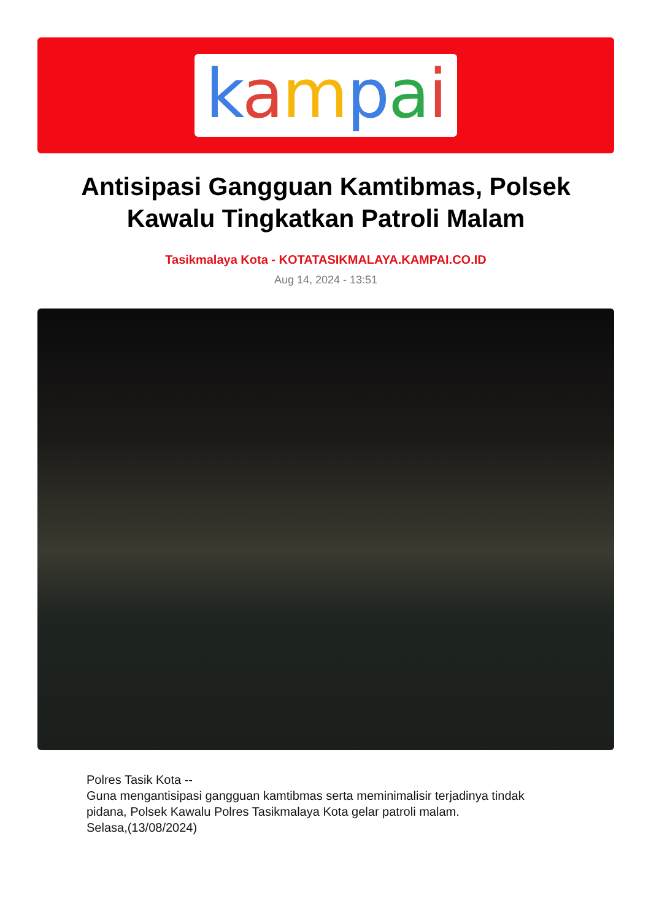kampai
Antisipasi Gangguan Kamtibmas, Polsek Kawalu Tingkatkan Patroli Malam
Tasikmalaya Kota - KOTATASIKMALAYA.KAMPAI.CO.ID
Aug 14, 2024 - 13:51
Polres Tasik Kota --
Guna mengantisipasi gangguan kamtibmas serta meminimalisir terjadinya tindak pidana, Polsek Kawalu Polres Tasikmalaya Kota gelar patroli malam.
Selasa,(13/08/2024)